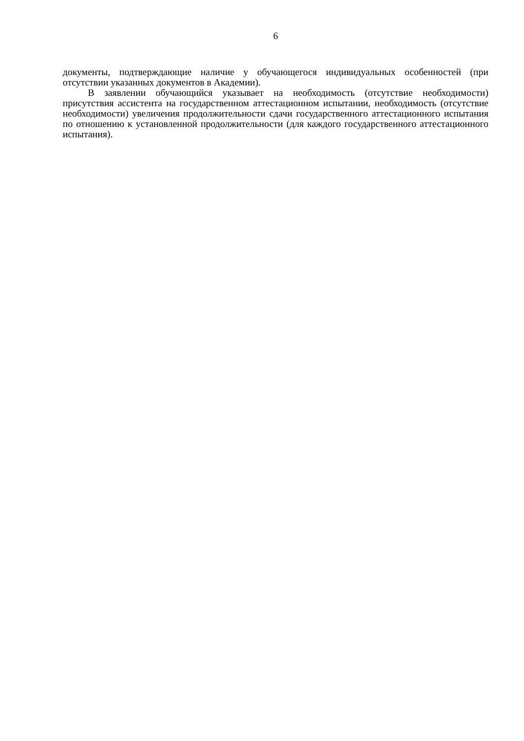6
документы, подтверждающие наличие у обучающегося индивидуальных особенностей (при отсутствии указанных документов в Академии).
В заявлении обучающийся указывает на необходимость (отсутствие необходимости) присутствия ассистента на государственном аттестационном испытании, необходимость (отсутствие необходимости) увеличения продолжительности сдачи государственного аттестационного испытания по отношению к установленной продолжительности (для каждого государственного аттестационного испытания).